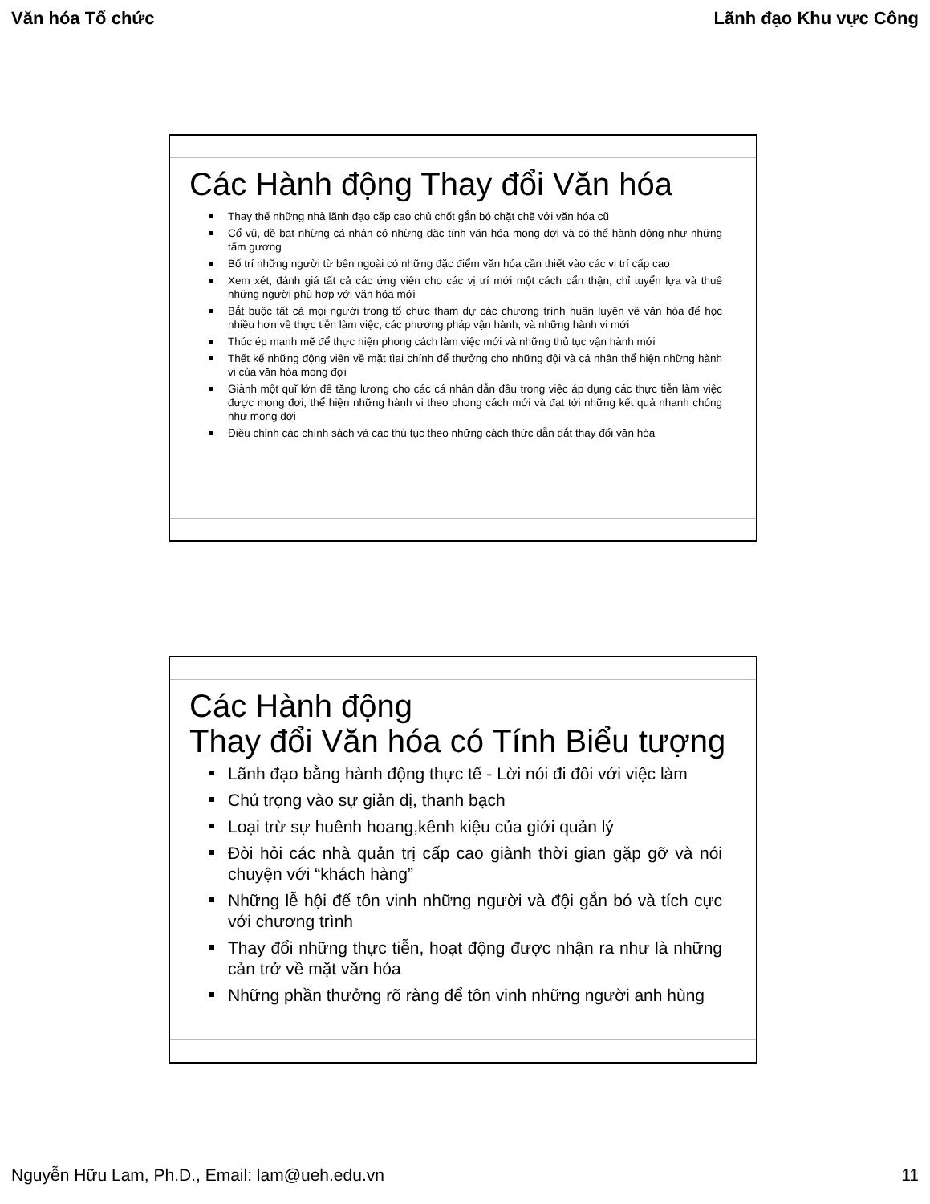Văn hóa Tổ chức Lãnh đạo Khu vực Công
Các Hành động Thay đổi Văn hóa
Thay thế những nhà lãnh đạo cấp cao chủ chốt gắn bó chặt chẽ với văn hóa cũ
Cổ vũ, đề bạt những cá nhân có những đặc tính văn hóa mong đợi và có thể hành động như những tấm gương
Bố trí những người từ bên ngoài có những đặc điểm văn hóa cần thiết vào các vị trí cấp cao
Xem xét, đánh giá tất cả các ứng viên cho các vị trí mới một cách cẩn thận, chỉ tuyển lựa và thuê những người phù hợp với văn hóa mới
Bắt buộc tất cả mọi người trong tổ chức tham dự các chương trình huấn luyện về văn hóa để học nhiều hơn về thực tiễn làm việc, các phương pháp vận hành, và những hành vi mới
Thúc ép mạnh mẽ để thực hiện phong cách làm việc mới và những thủ tục vận hành mới
Thết kế những động viên về mặt tìai chính để thưởng cho những đội và cá nhân thể hiện những hành vi của văn hóa mong đợi
Giành một quĩ lớn để tăng lương cho các cá nhân dẫn đầu trong việc áp dụng các thực tiễn làm việc được mong đơi, thể hiện những hành vi theo phong cách mới và đạt tới những kết quả nhanh chóng như mong đợi
Điều chỉnh các chính sách và các thủ tục theo những cách thức dẫn dắt thay đổi văn hóa
Các Hành động
Thay đổi Văn hóa có Tính Biểu tượng
Lãnh đạo bằng hành động thực tế - Lời nói đi đôi với việc làm
Chú trọng vào sự giản dị, thanh bạch
Loại trừ sự huênh hoang,kênh kiệu của giới quản lý
Đòi hỏi các nhà quản trị cấp cao giành thời gian gặp gỡ và nói chuyện với “khách hàng”
Những lễ hội để tôn vinh những người và đội gắn bó và tích cực với chương trình
Thay đổi những thực tiễn, hoạt động được nhận ra như là những cản trở về mặt văn hóa
Những phần thưởng rõ ràng để tôn vinh những người anh hùng
Nguyễn Hữu Lam, Ph.D., Email: lam@ueh.edu.vn 11